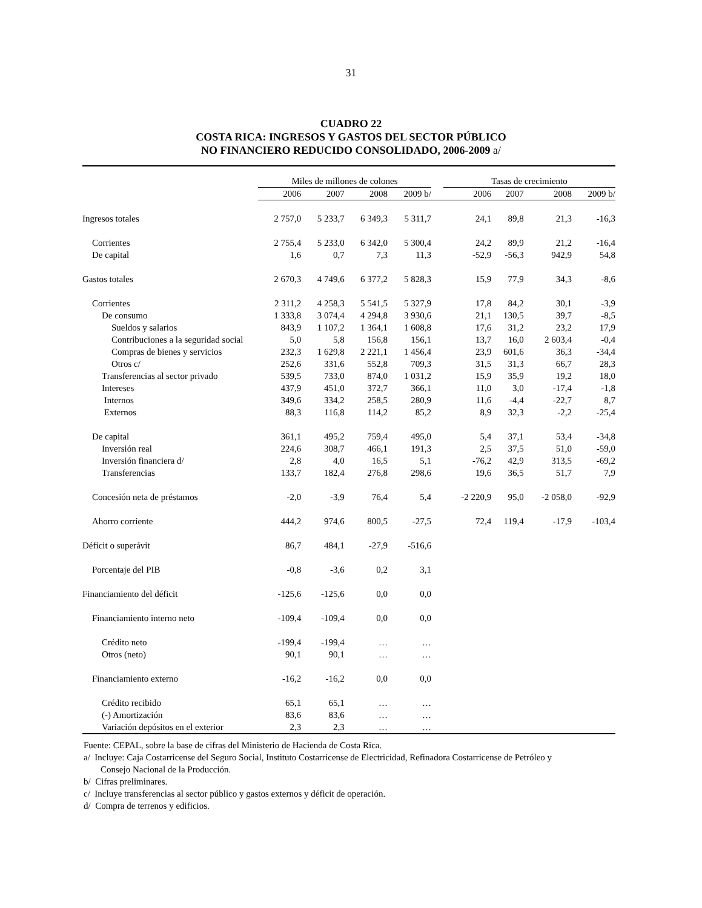31
CUADRO 22
COSTA RICA: INGRESOS Y GASTOS DEL SECTOR PÚBLICO
NO FINANCIERO REDUCIDO CONSOLIDADO, 2006-2009 a/
| | Miles de millones de colones | | | | | Tasas de crecimiento | | | |
| --- | --- | --- | --- | --- | --- | --- | --- | --- | --- |
| | 2006 | 2007 | 2008 | 2009 b/ | | 2006 | 2007 | 2008 | 2009 b/ |
| Ingresos totales | 2 757,0 | 5 233,7 | 6 349,3 | 5 311,7 | | 24,1 | 89,8 | 21,3 | -16,3 |
| Corrientes | 2 755,4 | 5 233,0 | 6 342,0 | 5 300,4 | | 24,2 | 89,9 | 21,2 | -16,4 |
| De capital | 1,6 | 0,7 | 7,3 | 11,3 | | -52,9 | -56,3 | 942,9 | 54,8 |
| Gastos totales | 2 670,3 | 4 749,6 | 6 377,2 | 5 828,3 | | 15,9 | 77,9 | 34,3 | -8,6 |
| Corrientes | 2 311,2 | 4 258,3 | 5 541,5 | 5 327,9 | | 17,8 | 84,2 | 30,1 | -3,9 |
| De consumo | 1 333,8 | 3 074,4 | 4 294,8 | 3 930,6 | | 21,1 | 130,5 | 39,7 | -8,5 |
| Sueldos y salarios | 843,9 | 1 107,2 | 1 364,1 | 1 608,8 | | 17,6 | 31,2 | 23,2 | 17,9 |
| Contribuciones a la seguridad social | 5,0 | 5,8 | 156,8 | 156,1 | | 13,7 | 16,0 | 2 603,4 | -0,4 |
| Compras de bienes y servicios | 232,3 | 1 629,8 | 2 221,1 | 1 456,4 | | 23,9 | 601,6 | 36,3 | -34,4 |
| Otros c/ | 252,6 | 331,6 | 552,8 | 709,3 | | 31,5 | 31,3 | 66,7 | 28,3 |
| Transferencias al sector privado | 539,5 | 733,0 | 874,0 | 1 031,2 | | 15,9 | 35,9 | 19,2 | 18,0 |
| Intereses | 437,9 | 451,0 | 372,7 | 366,1 | | 11,0 | 3,0 | -17,4 | -1,8 |
| Internos | 349,6 | 334,2 | 258,5 | 280,9 | | 11,6 | -4,4 | -22,7 | 8,7 |
| Externos | 88,3 | 116,8 | 114,2 | 85,2 | | 8,9 | 32,3 | -2,2 | -25,4 |
| De capital | 361,1 | 495,2 | 759,4 | 495,0 | | 5,4 | 37,1 | 53,4 | -34,8 |
| Inversión real | 224,6 | 308,7 | 466,1 | 191,3 | | 2,5 | 37,5 | 51,0 | -59,0 |
| Inversión financiera d/ | 2,8 | 4,0 | 16,5 | 5,1 | | -76,2 | 42,9 | 313,5 | -69,2 |
| Transferencias | 133,7 | 182,4 | 276,8 | 298,6 | | 19,6 | 36,5 | 51,7 | 7,9 |
| Concesión neta de préstamos | -2,0 | -3,9 | 76,4 | 5,4 | | -2 220,9 | 95,0 | -2 058,0 | -92,9 |
| Ahorro corriente | 444,2 | 974,6 | 800,5 | -27,5 | | 72,4 | 119,4 | -17,9 | -103,4 |
| Déficit o superávit | 86,7 | 484,1 | -27,9 | -516,6 | | | | | |
| Porcentaje del PIB | -0,8 | -3,6 | 0,2 | 3,1 | | | | | |
| Financiamiento del déficit | -125,6 | -125,6 | 0,0 | 0,0 | | | | | |
| Financiamiento interno neto | -109,4 | -109,4 | 0,0 | 0,0 | | | | | |
| Crédito neto | -199,4 | -199,4 | … | … | | | | | |
| Otros (neto) | 90,1 | 90,1 | … | … | | | | | |
| Financiamiento externo | -16,2 | -16,2 | 0,0 | 0,0 | | | | | |
| Crédito recibido | 65,1 | 65,1 | … | … | | | | | |
| (-) Amortización | 83,6 | 83,6 | … | … | | | | | |
| Variación depósitos en el exterior | 2,3 | 2,3 | … | … | | | | | |
Fuente: CEPAL, sobre la base de cifras del Ministerio de Hacienda de Costa Rica.
a/ Incluye: Caja Costarricense del Seguro Social, Instituto Costarricense de Electricidad, Refinadora Costarricense de Petróleo y Consejo Nacional de la Producción.
b/ Cifras preliminares.
c/ Incluye transferencias al sector público y gastos externos y déficit de operación.
d/ Compra de terrenos y edificios.